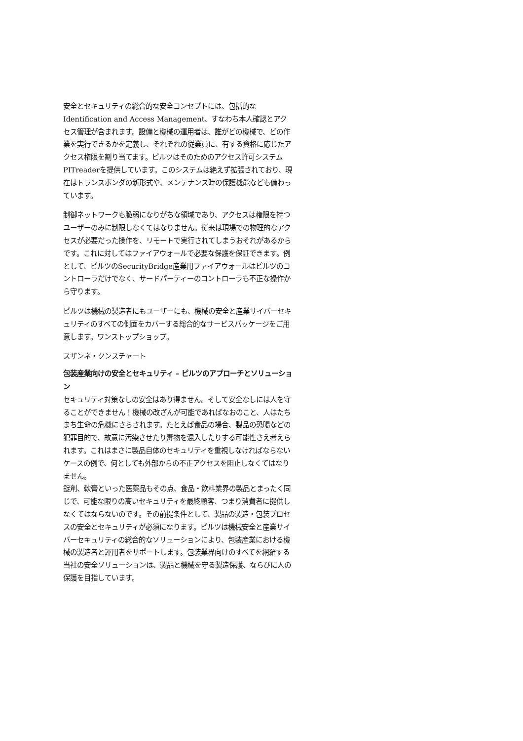安全とセキュリティの総合的な安全コンセプトには、包括的なIdentification and Access Management、すなわち本人確認とアクセス管理が含まれます。設備と機械の運用者は、誰がどの機械で、どの作業を実行できるかを定義し、それぞれの従業員に、有する資格に応じたアクセス権限を割り当てます。ピルツはそのためのアクセス許可システムPITreaderを提供しています。このシステムは絶えず拡張されており、現在はトランスポンダの新形式や、メンテナンス時の保護機能なども備わっています。
制御ネットワークも脆弱になりがちな領域であり、アクセスは権限を持つユーザーのみに制限しなくてはなりません。従来は現場での物理的なアクセスが必要だった操作を、リモートで実行されてしまうおそれがあるからです。これに対してはファイアウォールで必要な保護を保証できます。例として、ピルツのSecurityBridge産業用ファイアウォールはピルツのコントローラだけでなく、サードパーティーのコントローラも不正な操作から守ります。
ピルツは機械の製造者にもユーザーにも、機械の安全と産業サイバーセキュリティのすべての側面をカバーする総合的なサービスパッケージをご用意します。ワンストップショップ。
スザンネ・クンスチャート
包装産業向けの安全とセキュリティ – ピルツのアプローチとソリューション
セキュリティ対策なしの安全はあり得ません。そして安全なしには人を守ることができません！機械の改ざんが可能であればなおのこと、人はたちまち生命の危機にさらされます。たとえば食品の場合、製品の恐喝などの犯罪目的で、故意に汚染させたり毒物を混入したりする可能性さえ考えられます。これはまさに製品自体のセキュリティを重視しなければならないケースの例で、何としても外部からの不正アクセスを阻止しなくてはなりません。
錠剤、軟膏といった医薬品もその点、食品・飲料業界の製品とまったく同じで、可能な限りの高いセキュリティを最終顧客、つまり消費者に提供しなくてはならないのです。その前提条件として、製品の製造・包装プロセスの安全とセキュリティが必須になります。ピルツは機械安全と産業サイバーセキュリティの総合的なソリューションにより、包装産業における機械の製造者と運用者をサポートします。包装業界向けのすべてを網羅する当社の安全ソリューションは、製品と機械を守る製造保護、ならびに人の保護を目指しています。